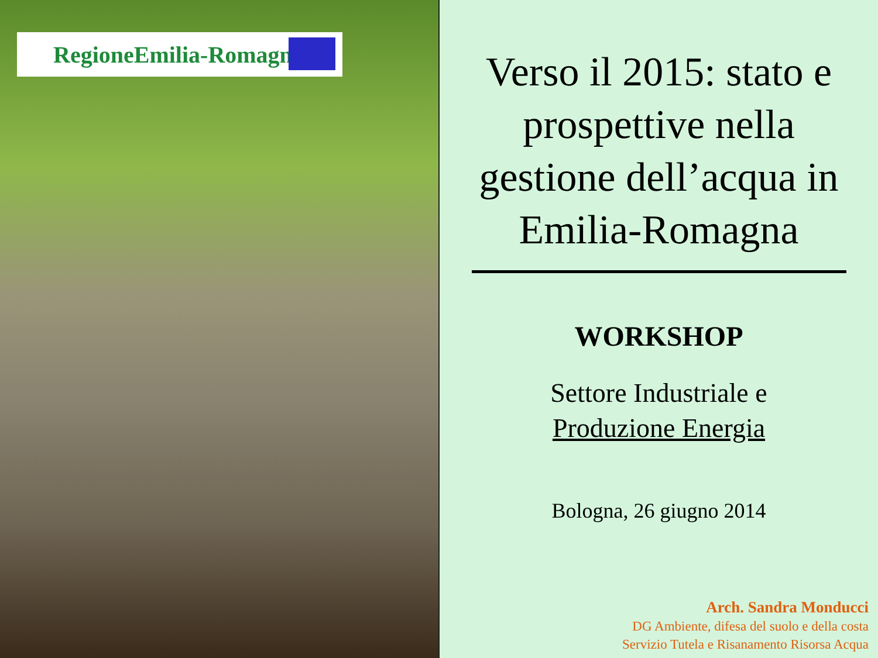RegioneEmilia-Romagna
Verso il 2015: stato e prospettive nella gestione dell’acqua in Emilia-Romagna
WORKSHOP
Settore Industriale e
Produzione Energia
Bologna, 26 giugno 2014
Arch. Sandra Monducci
DG Ambiente, difesa del suolo e della costa
Servizio Tutela e Risanamento Risorsa Acqua